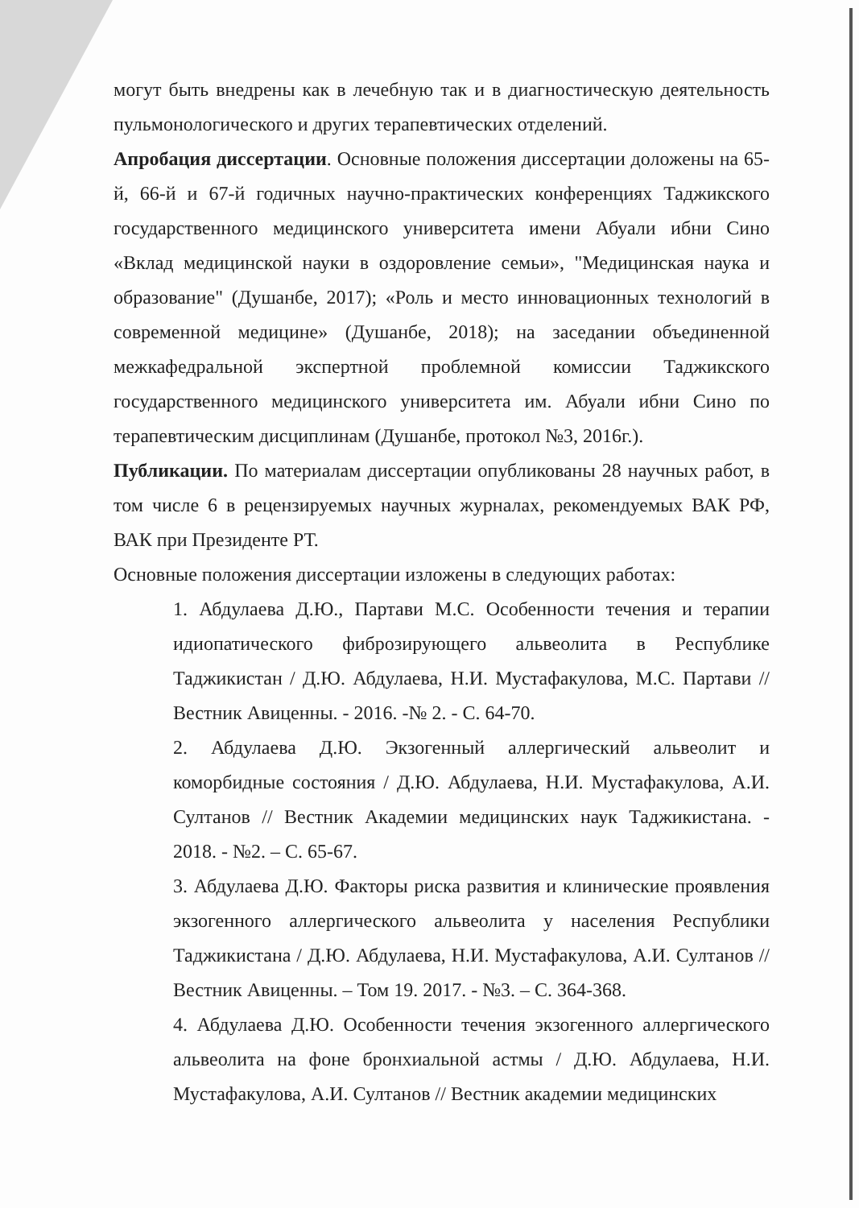могут быть внедрены как в лечебную так и в диагностическую деятельность пульмонологического и других терапевтических отделений.
Апробация диссертации. Основные положения диссертации доложены на 65-й, 66-й и 67-й годичных научно-практических конференциях Таджикского государственного медицинского университета имени Абуали ибни Сино «Вклад медицинской науки в оздоровление семьи», "Медицинская наука и образование" (Душанбе, 2017); «Роль и место инновационных технологий в современной медицине» (Душанбе, 2018); на заседании объединенной межкафедральной экспертной проблемной комиссии Таджикского государственного медицинского университета им. Абуали ибни Сино по терапевтическим дисциплинам (Душанбе, протокол №3, 2016г.).
Публикации. По материалам диссертации опубликованы 28 научных работ, в том числе 6 в рецензируемых научных журналах, рекомендуемых ВАК РФ, ВАК при Президенте РТ.
Основные положения диссертации изложены в следующих работах:
1. Абдулаева Д.Ю., Партави М.С. Особенности течения и терапии идиопатического фиброзирующего альвеолита в Республике Таджикистан / Д.Ю. Абдулаева, Н.И. Мустафакулова, М.С. Партави // Вестник Авиценны. - 2016. -№ 2. - С. 64-70.
2. Абдулаева Д.Ю. Экзогенный аллергический альвеолит и коморбидные состояния / Д.Ю. Абдулаева, Н.И. Мустафакулова, А.И. Султанов // Вестник Академии медицинских наук Таджикистана. - 2018. - №2. – С. 65-67.
3. Абдулаева Д.Ю. Факторы риска развития и клинические проявления экзогенного аллергического альвеолита у населения Республики Таджикистана / Д.Ю. Абдулаева, Н.И. Мустафакулова, А.И. Султанов // Вестник Авиценны. – Том 19. 2017. - №3. – С. 364-368.
4. Абдулаева Д.Ю. Особенности течения экзогенного аллергического альвеолита на фоне бронхиальной астмы / Д.Ю. Абдулаева, Н.И. Мустафакулова, А.И. Султанов // Вестник академии медицинских